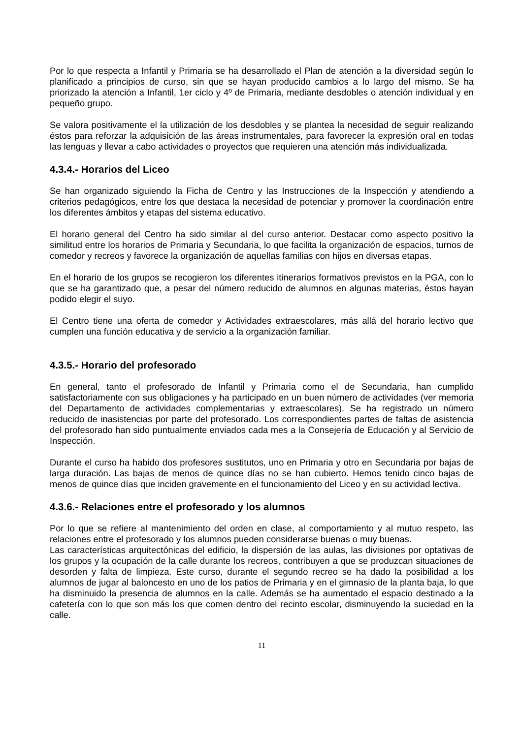Por lo que respecta a Infantil y Primaria se ha desarrollado el Plan de atención a la diversidad según lo planificado a principios de curso, sin que se hayan producido cambios a lo largo del mismo. Se ha priorizado la atención a Infantil, 1er ciclo y 4º de Primaria, mediante desdobles o atención individual y en pequeño grupo.
Se valora positivamente el la utilización de los desdobles y se plantea la necesidad de seguir realizando éstos para reforzar la adquisición de las áreas instrumentales, para favorecer la expresión oral en todas las lenguas y llevar a cabo actividades o proyectos que requieren una atención más individualizada.
4.3.4.- Horarios del Liceo
Se han organizado siguiendo la Ficha de Centro y las Instrucciones de la Inspección y atendiendo a criterios pedagógicos, entre los que destaca la necesidad de potenciar y promover la coordinación entre los diferentes ámbitos y etapas del sistema educativo.
El horario general del Centro ha sido similar al del curso anterior. Destacar como aspecto positivo la similitud entre los horarios de Primaria y Secundaria, lo que facilita la organización de espacios, turnos de comedor y recreos y favorece la organización de aquellas familias con hijos en diversas etapas.
En el horario de los grupos se recogieron los diferentes itinerarios formativos previstos en la PGA, con lo que se ha garantizado que, a pesar del número reducido de alumnos en algunas materias, éstos hayan podido elegir el suyo.
El Centro tiene una oferta de comedor y Actividades extraescolares, más allá del horario lectivo que cumplen una función educativa y de servicio a la organización familiar.
4.3.5.- Horario del profesorado
En general, tanto el profesorado de Infantil y Primaria como el de Secundaria, han cumplido satisfactoriamente con sus obligaciones y ha participado en un buen número de actividades (ver memoria del Departamento de actividades complementarias y extraescolares). Se ha registrado un número reducido de inasistencias por parte del profesorado. Los correspondientes partes de faltas de asistencia del profesorado han sido puntualmente enviados cada mes a la Consejería de Educación y al Servicio de Inspección.
Durante el curso ha habido dos profesores sustitutos, uno en Primaria y otro en Secundaria por bajas de larga duración. Las bajas de menos de quince días no se han cubierto. Hemos tenido cinco bajas de menos de quince días que inciden gravemente en el funcionamiento del Liceo y en su actividad lectiva.
4.3.6.- Relaciones entre el profesorado y los alumnos
Por lo que se refiere al mantenimiento del orden en clase, al comportamiento y al mutuo respeto, las relaciones entre el profesorado y los alumnos pueden considerarse buenas o muy buenas.
Las características arquitectónicas del edificio, la dispersión de las aulas, las divisiones por optativas de los grupos y la ocupación de la calle durante los recreos, contribuyen a que se produzcan situaciones de desorden y falta de limpieza. Este curso, durante el segundo recreo se ha dado la posibilidad a los alumnos de jugar al baloncesto en uno de los patios de Primaria y en el gimnasio de la planta baja, lo que ha disminuido la presencia de alumnos en la calle. Además se ha aumentado el espacio destinado a la cafetería con lo que son más los que comen dentro del recinto escolar, disminuyendo la suciedad en la calle.
11